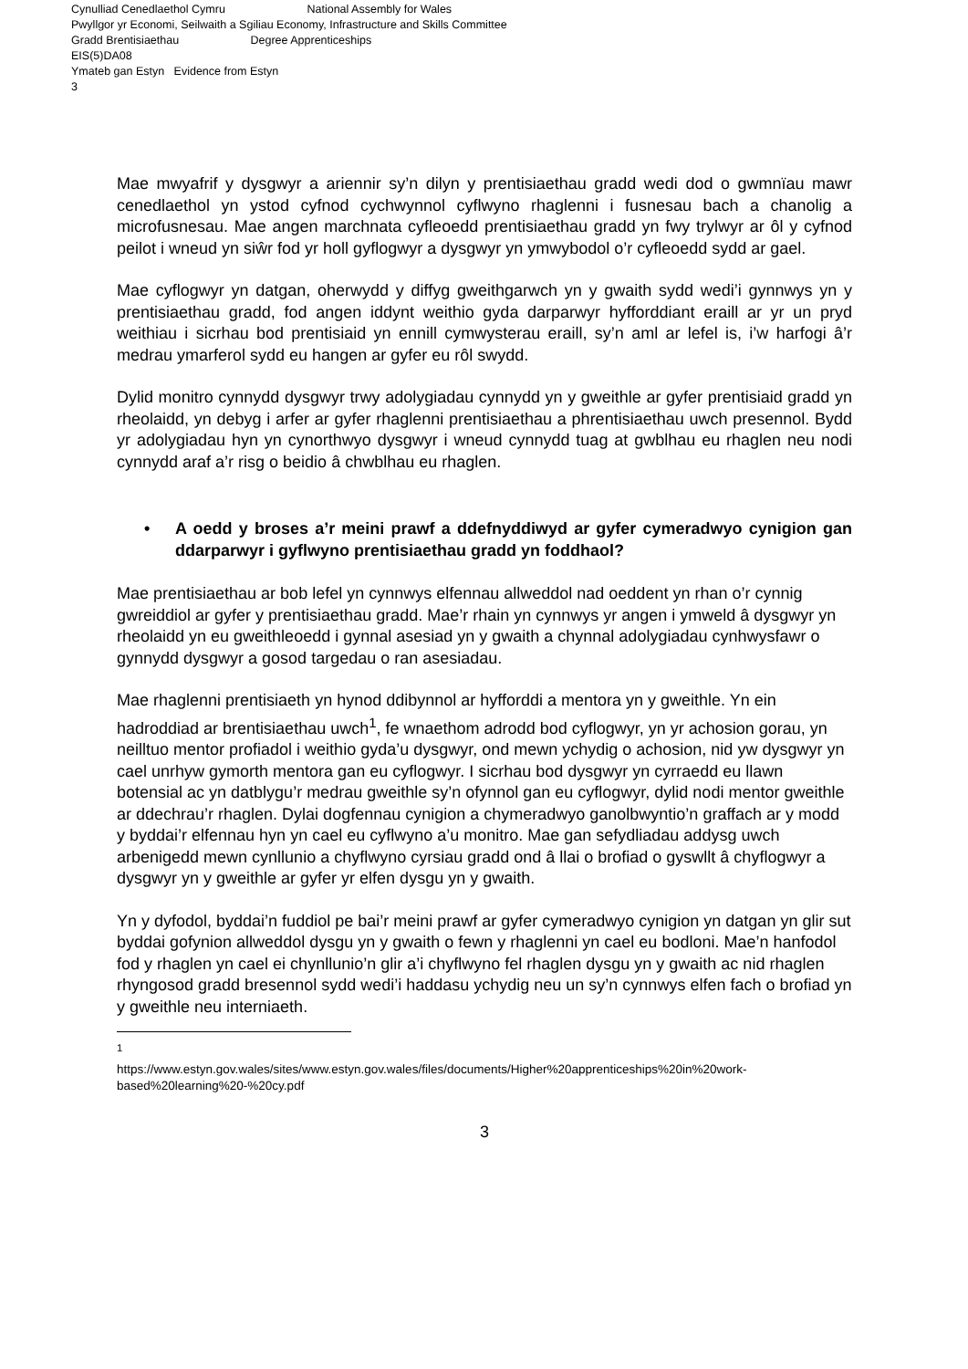Cynulliad Cenedlaethol Cymru National Assembly for Wales
Pwyllgor yr Economi, Seilwaith a Sgiliau Economy, Infrastructure and Skills Committee
Gradd Brentisiaethau Degree Apprenticeships
EIS(5)DA08
Ymateb gan Estyn Evidence from Estyn
3
Mae mwyafrif y dysgwyr a ariennir sy’n dilyn y prentisiaethau gradd wedi dod o gwmnïau mawr cenedlaethol yn ystod cyfnod cychwynnol cyflwyno rhaglenni i fusnesau bach a chanolig a microfusnesau. Mae angen marchnata cyfleoedd prentisiaethau gradd yn fwy trylwyr ar ôl y cyfnod peilot i wneud yn siŵr fod yr holl gyflogwyr a dysgwyr yn ymwybodol o’r cyfleoedd sydd ar gael.
Mae cyflogwyr yn datgan, oherwydd y diffyg gweithgarwch yn y gwaith sydd wedi’i gynnwys yn y prentisiaethau gradd, fod angen iddynt weithio gyda darparwyr hyfforddiant eraill ar yr un pryd weithiau i sicrhau bod prentisiaid yn ennill cymwysterau eraill, sy’n aml ar lefel is, i’w harfogi â’r medrau ymarferol sydd eu hangen ar gyfer eu rôl swydd.
Dylid monitro cynnydd dysgwyr trwy adolygiadau cynnydd yn y gweithle ar gyfer prentisiaid gradd yn rheolaidd, yn debyg i arfer ar gyfer rhaglenni prentisiaethau a phrentisiaethau uwch presennol. Bydd yr adolygiadau hyn yn cynorthwyo dysgwyr i wneud cynnydd tuag at gwblhau eu rhaglen neu nodi cynnydd araf a’r risg o beidio â chwblhau eu rhaglen.
• A oedd y broses a’r meini prawf a ddefnyddiwyd ar gyfer cymeradwyo cynigion gan ddarparwyr i gyflwyno prentisiaethau gradd yn foddhaol?
Mae prentisiaethau ar bob lefel yn cynnwys elfennau allweddol nad oeddent yn rhan o’r cynnig gwreiddiol ar gyfer y prentisiaethau gradd. Mae’r rhain yn cynnwys yr angen i ymweld â dysgwyr yn rheolaidd yn eu gweithleoedd i gynnal asesiad yn y gwaith a chynnal adolygiadau cynhwysfawr o gynnydd dysgwyr a gosod targedau o ran asesiadau.
Mae rhaglenni prentisiaeth yn hynod ddibynnol ar hyfforddi a mentora yn y gweithle. Yn ein hadroddiad ar brentisiaethau uwch<sup>1</sup>, fe wnaethom adrodd bod cyflogwyr, yn yr achosion gorau, yn neilltuo mentor profiadol i weithio gyda’u dysgwyr, ond mewn ychydig o achosion, nid yw dysgwyr yn cael unrhyw gymorth mentora gan eu cyflogwyr. I sicrhau bod dysgwyr yn cyrraedd eu llawn botensial ac yn datblygu’r medrau gweithle sy’n ofynnol gan eu cyflogwyr, dylid nodi mentor gweithle ar ddechrau’r rhaglen. Dylai dogfennau cynigion a chymeradwyo ganolbwyntio’n graffach ar y modd y byddai’r elfennau hyn yn cael eu cyflwyno a’u monitro. Mae gan sefydliadau addysg uwch arbenigedd mewn cynllunio a chyflwyno cyrsiau gradd ond â llai o brofiad o gyswllt â chyflogwyr a dysgwyr yn y gweithle ar gyfer yr elfen dysgu yn y gwaith.
Yn y dyfodol, byddai’n fuddiol pe bai’r meini prawf ar gyfer cymeradwyo cynigion yn datgan yn glir sut byddai gofynion allweddol dysgu yn y gwaith o fewn y rhaglenni yn cael eu bodloni. Mae’n hanfodol fod y rhaglen yn cael ei chynllunio’n glir a’i chyflwyno fel rhaglen dysgu yn y gwaith ac nid rhaglen rhyngosod gradd bresennol sydd wedi’i haddasu ychydig neu un sy’n cynnwys elfen fach o brofiad yn y gweithle neu interniaeth.
<sup>1</sup>
https://www.estyn.gov.wales/sites/www.estyn.gov.wales/files/documents/Higher%20apprenticeships%20in%20work-based%20learning%20-%20cy.pdf
3